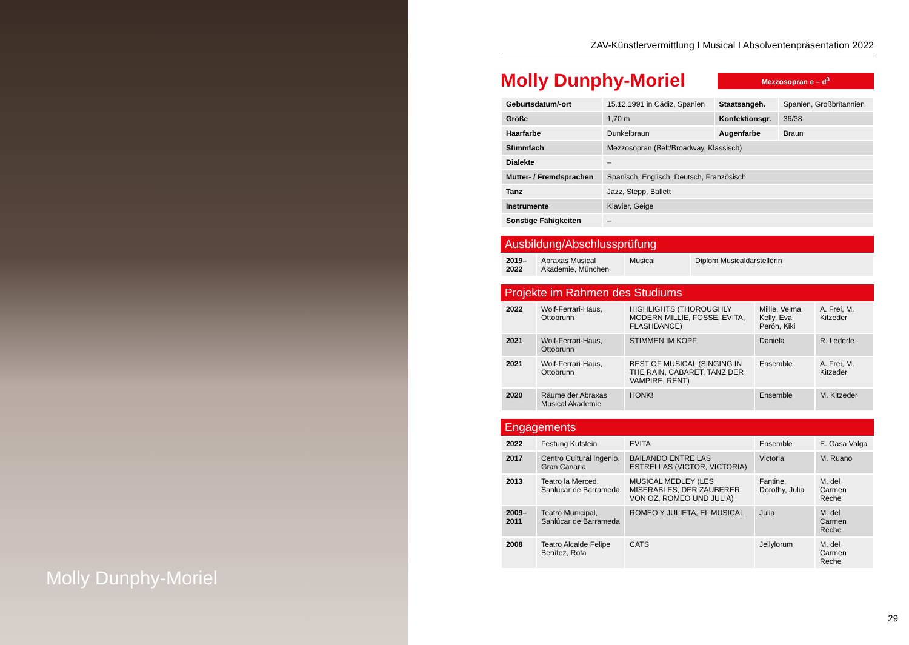Molly Dunphy-Moriel
ZAV-Künstlervermittlung I Musical I Absolventenpräsentation 2022
Molly Dunphy-Moriel
Mezzosopran e – d<sup>3</sup>
| Geburtsdatum/-ort | 15.12.1991 in Cádiz, Spanien | Staatsangeh. | Spanien, Großbritannien |
| Größe | 1,70 m | Konfektionsgr. | 36/38 |
| Haarfarbe | Dunkelbraun | Augenfarbe | Braun |
| Stimmfach | Mezzosopran (Belt/Broadway, Klassisch) | | |
| Dialekte | – | | |
| Mutter- / Fremdsprachen | Spanisch, Englisch, Deutsch, Französisch | | |
| Tanz | Jazz, Stepp, Ballett | | |
| Instrumente | Klavier, Geige | | |
| Sonstige Fähigkeiten | – | | |
Ausbildung/Abschlussprüfung
| 2019– 2022 | Abraxas Musical Akademie, München | Musical | Diplom Musicaldarstellerin |
Projekte im Rahmen des Studiums
| 2022 | Wolf-Ferrari-Haus, Ottobrunn | HIGHLIGHTS (THOROUGHLY MODERN MILLIE, FOSSE, EVITA, FLASHDANCE) | Millie, Velma Kelly, Eva Perón, Kiki | A. Frei, M. Kitzeder |
| 2021 | Wolf-Ferrari-Haus, Ottobrunn | STIMMEN IM KOPF | Daniela | R. Lederle |
| 2021 | Wolf-Ferrari-Haus, Ottobrunn | BEST OF MUSICAL (SINGING IN THE RAIN, CABARET, TANZ DER VAMPIRE, RENT) | Ensemble | A. Frei, M. Kitzeder |
| 2020 | Räume der Abraxas Musical Akademie | HONK! | Ensemble | M. Kitzeder |
Engagements
| 2022 | Festung Kufstein | EVITA | Ensemble | E. Gasa Valga |
| 2017 | Centro Cultural Ingenio, Gran Canaria | BAILANDO ENTRE LAS ESTRELLAS (VICTOR, VICTORIA) | Victoria | M. Ruano |
| 2013 | Teatro la Merced, Sanlúcar de Barrameda | MUSICAL MEDLEY (LES MISERABLES, DER ZAUBERER VON OZ, ROMEO UND JULIA) | Fantine, Dorothy, Julia | M. del Carmen Reche |
| 2009– 2011 | Teatro Municipal, Sanlúcar de Barrameda | ROMEO Y JULIETA, EL MUSICAL | Julia | M. del Carmen Reche |
| 2008 | Teatro Alcalde Felipe Benítez, Rota | CATS | Jellylorum | M. del Carmen Reche |
29